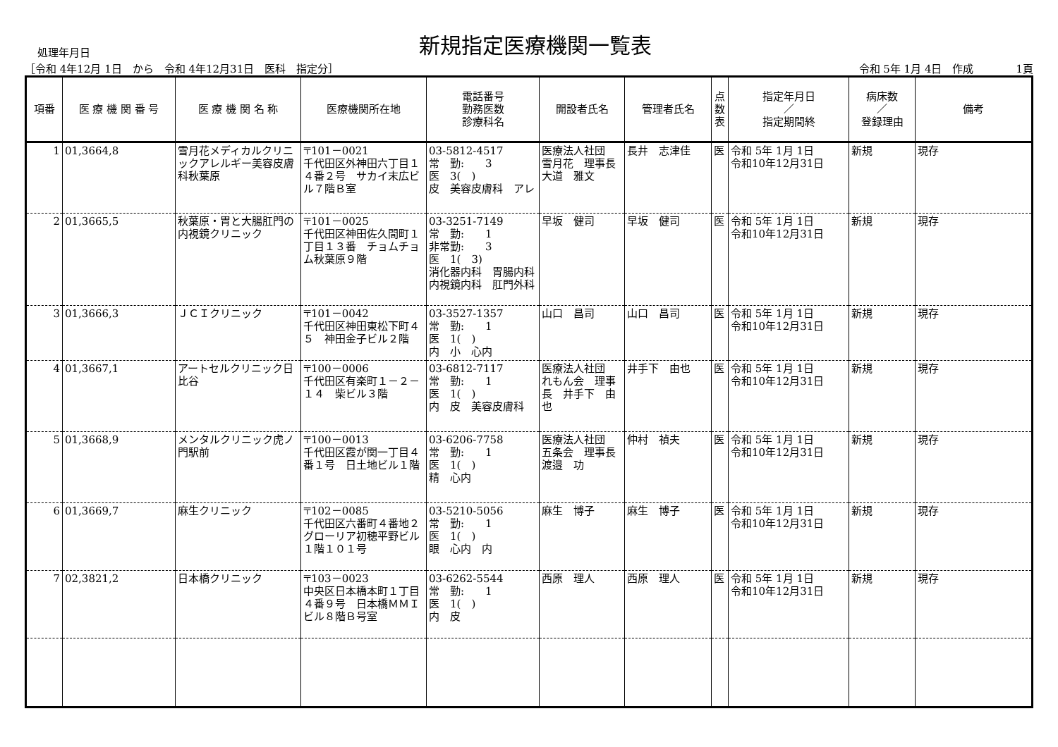処理年月日
新規指定医療機関一覧表
［令和 4年12月 1日　から　令和 4年12月31日　医科　指定分］
令和 5年 1月 4日　作成　　　　1頁
| 項番 | 医 療 機 関 番 号 | 医 療 機 関 名 称 | 医療機関所在地 | 電話番号 勤務医数 診療科名 | 開設者氏名 | 管理者氏名 | 点 数 表 | 指定年月日 ／ 指定期間終 | 病床数 ／ 登録理由 | 備考 |
| --- | --- | --- | --- | --- | --- | --- | --- | --- | --- | --- |
| 1 | 01,3664,8 | 雪月花メディカルクリニックアレルギー美容皮膚科秋葉原 | 〒101－0021 千代田区外神田六丁目１４番２号 サカイ末広ビル７階Ｂ室 | 03-5812-4517 常 勤: 3 医 3( ) 皮 美容皮膚科 アレ | 医療法人社団 雪月花 理事長 大道 雅文 | 長井 志津佳 | 医 | 令和 5年 1月 1日 令和10年12月31日 | 新規 | 現存 |
| 2 | 01,3665,5 | 秋葉原・胃と大腸肛門の内視鏡クリニック | 〒101－0025 千代田区神田佐久間町１丁目１３番 チョムチョム秋葉原９階 | 03-3251-7149 常 勤: 1 非常勤: 3 医 1( 3) 消化器内科 胃腸内科 内視鏡内科 肛門外科 | 早坂 健司 | 早坂 健司 | 医 | 令和 5年 1月 1日 令和10年12月31日 | 新規 | 現存 |
| 3 | 01,3666,3 | ＪＣＩクリニック | 〒101－0042 千代田区神田東松下町４５ 神田金子ビル２階 | 03-3527-1357 常 勤: 1 医 1( ) 内 小 心内 | 山口 昌司 | 山口 昌司 | 医 | 令和 5年 1月 1日 令和10年12月31日 | 新規 | 現存 |
| 4 | 01,3667,1 | アートセルクリニック日比谷 | 〒100－0006 千代田区有楽町１－２－１４ 柴ビル３階 | 03-6812-7117 常 勤: 1 医 1( ) 内 皮 美容皮膚科 | 医療法人社団 れもん会 理事長 井手下 由也 | 井手下 由也 | 医 | 令和 5年 1月 1日 令和10年12月31日 | 新規 | 現存 |
| 5 | 01,3668,9 | メンタルクリニック虎ノ門駅前 | 〒100－0013 千代田区霞が関一丁目４番１号 日土地ビル１階 | 03-6206-7758 常 勤: 1 医 1( ) 精 心内 | 医療法人社団 五条会 理事長 渡邉 功 | 仲村 禎夫 | 医 | 令和 5年 1月 1日 令和10年12月31日 | 新規 | 現存 |
| 6 | 01,3669,7 | 麻生クリニック | 〒102－0085 千代田区六番町４番地２ グローリア初穂平野ビル１階１０１号 | 03-5210-5056 常 勤: 1 医 1( ) 眼 心内 内 | 麻生 博子 | 麻生 博子 | 医 | 令和 5年 1月 1日 令和10年12月31日 | 新規 | 現存 |
| 7 | 02,3821,2 | 日本橋クリニック | 〒103－0023 中央区日本橋本町１丁目４番９号 日本橋ＭＭＩビル８階Ｂ号室 | 03-6262-5544 常 勤: 1 医 1( ) 内 皮 | 西原 理人 | 西原 理人 | 医 | 令和 5年 1月 1日 令和10年12月31日 | 新規 | 現存 |